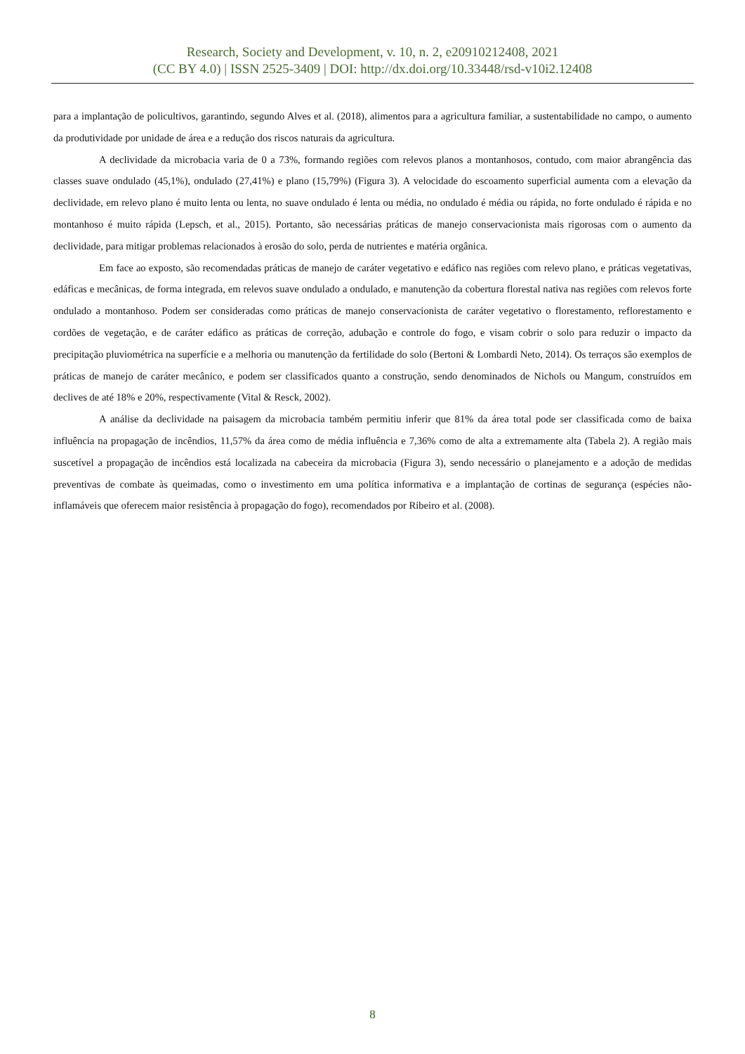Research, Society and Development, v. 10, n. 2, e20910212408, 2021
(CC BY 4.0) | ISSN 2525-3409 | DOI: http://dx.doi.org/10.33448/rsd-v10i2.12408
para a implantação de policultivos, garantindo, segundo Alves et al. (2018), alimentos para a agricultura familiar, a sustentabilidade no campo, o aumento da produtividade por unidade de área e a redução dos riscos naturais da agricultura.
A declividade da microbacia varia de 0 a 73%, formando regiões com relevos planos a montanhosos, contudo, com maior abrangência das classes suave ondulado (45,1%), ondulado (27,41%) e plano (15,79%) (Figura 3). A velocidade do escoamento superficial aumenta com a elevação da declividade, em relevo plano é muito lenta ou lenta, no suave ondulado é lenta ou média, no ondulado é média ou rápida, no forte ondulado é rápida e no montanhoso é muito rápida (Lepsch, et al., 2015). Portanto, são necessárias práticas de manejo conservacionista mais rigorosas com o aumento da declividade, para mitigar problemas relacionados à erosão do solo, perda de nutrientes e matéria orgânica.
Em face ao exposto, são recomendadas práticas de manejo de caráter vegetativo e edáfico nas regiões com relevo plano, e práticas vegetativas, edáficas e mecânicas, de forma integrada, em relevos suave ondulado a ondulado, e manutenção da cobertura florestal nativa nas regiões com relevos forte ondulado a montanhoso. Podem ser consideradas como práticas de manejo conservacionista de caráter vegetativo o florestamento, reflorestamento e cordões de vegetação, e de caráter edáfico as práticas de correção, adubação e controle do fogo, e visam cobrir o solo para reduzir o impacto da precipitação pluviométrica na superfície e a melhoria ou manutenção da fertilidade do solo (Bertoni & Lombardi Neto, 2014). Os terraços são exemplos de práticas de manejo de caráter mecânico, e podem ser classificados quanto a construção, sendo denominados de Nichols ou Mangum, construídos em declives de até 18% e 20%, respectivamente (Vital & Resck, 2002).
A análise da declividade na paisagem da microbacia também permitiu inferir que 81% da área total pode ser classificada como de baixa influência na propagação de incêndios, 11,57% da área como de média influência e 7,36% como de alta a extremamente alta (Tabela 2). A região mais suscetível a propagação de incêndios está localizada na cabeceira da microbacia (Figura 3), sendo necessário o planejamento e a adoção de medidas preventivas de combate às queimadas, como o investimento em uma política informativa e a implantação de cortinas de segurança (espécies não-inflamáveis que oferecem maior resistência à propagação do fogo), recomendados por Ribeiro et al. (2008).
8